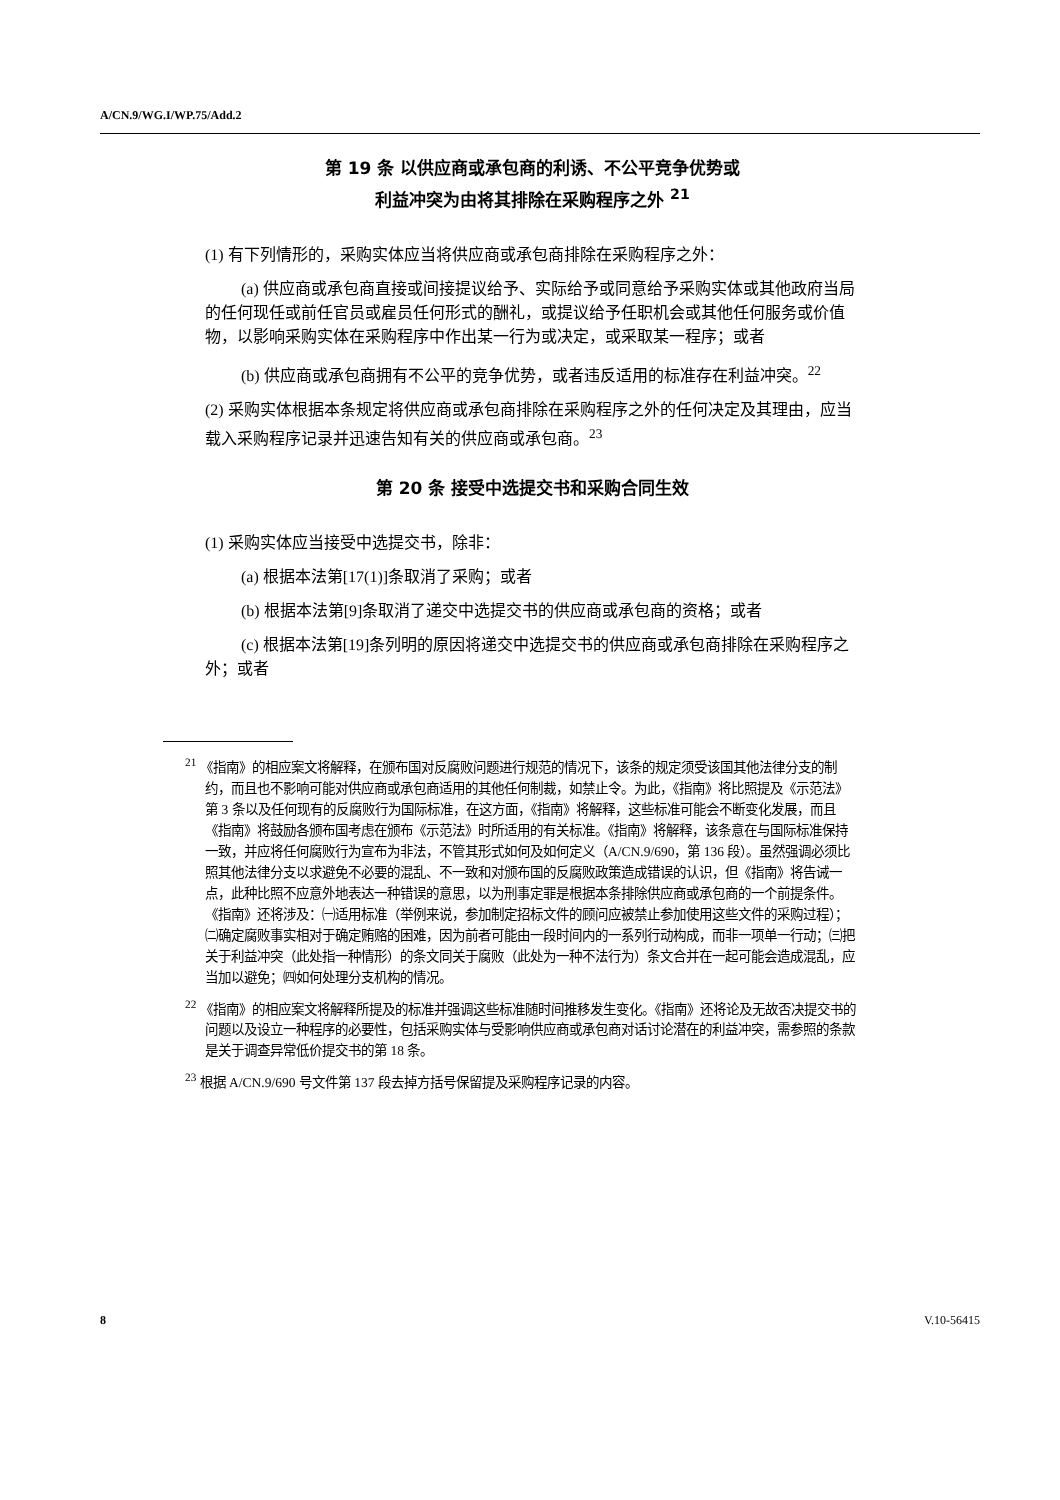A/CN.9/WG.I/WP.75/Add.2
第 19 条 以供应商或承包商的利诱、不公平竞争优势或
利益冲突为由将其排除在采购程序之外 <sup>21</sup>
(1) 有下列情形的，采购实体应当将供应商或承包商排除在采购程序之外：
(a) 供应商或承包商直接或间接提议给予、实际给予或同意给予采购实体或其他政府当局的任何现任或前任官员或雇员任何形式的酬礼，或提议给予任职机会或其他任何服务或价值物，以影响采购实体在采购程序中作出某一行为或决定，或采取某一程序；或者
(b) 供应商或承包商拥有不公平的竞争优势，或者违反适用的标准存在利益冲突。<sup>22</sup>
(2) 采购实体根据本条规定将供应商或承包商排除在采购程序之外的任何决定及其理由，应当载入采购程序记录并迅速告知有关的供应商或承包商。<sup>23</sup>
第 20 条 接受中选提交书和采购合同生效
(1) 采购实体应当接受中选提交书，除非：
(a) 根据本法第[17(1)]条取消了采购；或者
(b) 根据本法第[9]条取消了递交中选提交书的供应商或承包商的资格；或者
(c) 根据本法第[19]条列明的原因将递交中选提交书的供应商或承包商排除在采购程序之外；或者
<sup>21</sup> 《指南》的相应案文将解释，在颁布国对反腐败问题进行规范的情况下，该条的规定须受该国其他法律分支的制约，而且也不影响可能对供应商或承包商适用的其他任何制裁，如禁止令。为此，《指南》将比照提及《示范法》第 3 条以及任何现有的反腐败行为国际标准，在这方面，《指南》将解释，这些标准可能会不断变化发展，而且《指南》将鼓励各颁布国考虑在颁布《示范法》时所适用的有关标准。《指南》将解释，该条意在与国际标准保持一致，并应将任何腐败行为宣布为非法，不管其形式如何及如何定义（A/CN.9/690，第 136 段）。虽然强调必须比照其他法律分支以求避免不必要的混乱、不一致和对颁布国的反腐败政策造成错误的认识，但《指南》将告诫一点，此种比照不应意外地表达一种错误的意思，以为刑事定罪是根据本条排除供应商或承包商的一个前提条件。《指南》还将涉及：㈠适用标准（举例来说，参加制定招标文件的顾问应被禁止参加使用这些文件的采购过程）；㈡确定腐败事实相对于确定贿赂的困难，因为前者可能由一段时间内的一系列行动构成，而非一项单一行动；㈢把关于利益冲突（此处指一种情形）的条文同关于腐败（此处为一种不法行为）条文合并在一起可能会造成混乱，应当加以避免；㈣如何处理分支机构的情况。
<sup>22</sup> 《指南》的相应案文将解释所提及的标准并强调这些标准随时间推移发生变化。《指南》还将论及无故否决提交书的问题以及设立一种程序的必要性，包括采购实体与受影响供应商或承包商对话讨论潜在的利益冲突，需参照的条款是关于调查异常低价提交书的第 18 条。
<sup>23</sup> 根据 A/CN.9/690 号文件第 137 段去掉方括号保留提及采购程序记录的内容。
8 V.10-56415